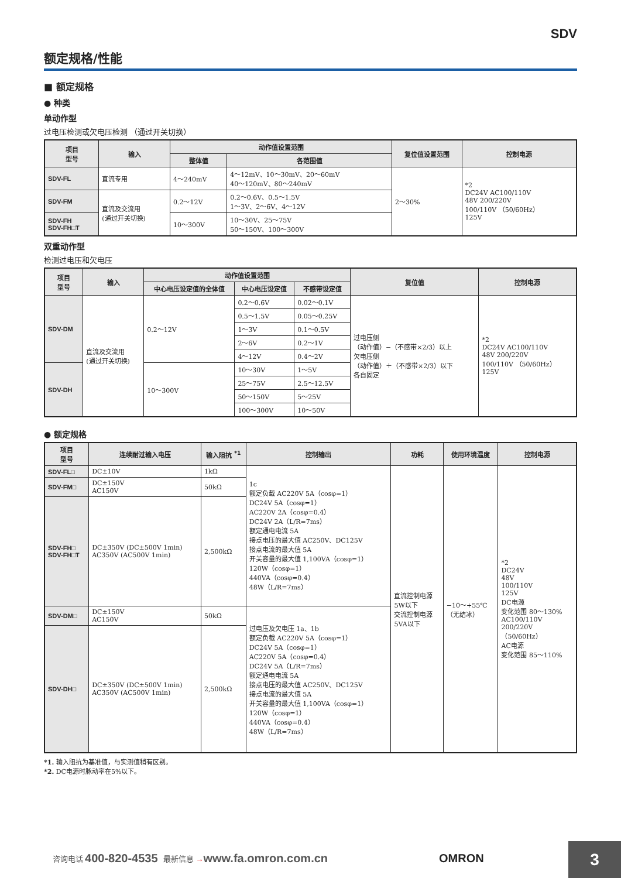SDV
额定规格/性能
■ 额定规格
● 种类
单动作型
过电压检测或欠电压检测 （通过开关切换）
| 项目 型号 | 输入 | 动作值设置范围 | | 复位值设置范围 | 控制电源 |
| --- | --- | --- | --- | --- | --- |
| | | 整体值 | 各范围值 | | |
| SDV-FL | 直流专用 | 4～240mV | 4～12mV、10～30mV、20～60mV 40～120mV、80～240mV | 2～30% | *2 DC24V AC100/110V 48V 200/220V 100/110V （50/60Hz） 125V |
| SDV-FM | 直流及交流用 (通过开关切换) | 0.2～12V | 0.2～0.6V、0.5～1.5V 1～3V、2～6V、4～12V | | |
| SDV-FH SDV-FH□T | | 10～300V | 10～30V、25～75V 50～150V、100～300V | | |
双重动作型
检测过电压和欠电压
| 项目 型号 | 输入 | 动作值设置范围 | | | 复位值 | 控制电源 |
| --- | --- | --- | --- | --- | --- | --- |
| | | 中心电压设定值的全体值 | 中心电压设定值 | 不感带设定值 | | |
| SDV-DM | 直流及交流用 (通过开关切换) | 0.2～12V | 0.2～0.6V | 0.02～0.1V | 过电压侧 （动作值）−（不感带×2/3）以上 欠电压侧 （动作值）＋（不感带×2/3）以下 各自固定 | *2 DC24V AC100/110V 48V 200/220V 100/110V （50/60Hz） 125V |
| | | | 0.5～1.5V | 0.05～0.25V | | |
| | | | 1～3V | 0.1～0.5V | | |
| | | | 2～6V | 0.2～1V | | |
| | | | 4～12V | 0.4～2V | | |
| SDV-DH | | 10～300V | 10～30V | 1～5V | | |
| | | | 25～75V | 2.5～12.5V | | |
| | | | 50～150V | 5～25V | | |
| | | | 100～300V | 10～50V | | |
● 额定规格
| 项目 型号 | 连续耐过输入电压 | 输入阻抗 <sup>*1</sup> | 控制输出 | 功耗 | 使用环境温度 | 控制电源 |
| --- | --- | --- | --- | --- | --- | --- |
| SDV-FL□ | DC±10V | 1kΩ | 1c 额定负载 AC220V 5A（cosφ=1） DC24V 5A（cosφ=1） AC220V 2A（cosφ=0.4） DC24V 2A（L/R=7ms） 额定通电电流 5A 接点电压的最大值 AC250V、DC125V 接点电流的最大值 5A 开关容量的最大值 1,100VA（cosφ=1） 120W（cosφ=1） 440VA（cosφ=0.4） 48W（L/R=7ms） | 直流控制电源 5W以下 交流控制电源 5VA以下 | −10～+55℃ （无结冰） | *2 DC24V 48V 100/110V 125V DC电源 变化范围 80～130% AC100/110V 200/220V （50/60Hz） AC电源 变化范围 85～110% |
| SDV-FM□ | DC±150V AC150V | 50kΩ | | | | |
| SDV-FH□ SDV-FH□T | DC±350V (DC±500V 1min) AC350V (AC500V 1min) | 2,500kΩ | | | | |
| SDV-DM□ | DC±150V AC150V | 50kΩ | 过电压及欠电压 1a、1b 额定负载 AC220V 5A（cosφ=1） DC24V 5A（cosφ=1） AC220V 5A（cosφ=0.4） DC24V 5A（L/R=7ms） 额定通电电流 5A 接点电压的最大值 AC250V、DC125V 接点电流的最大值 5A 开关容量的最大值 1,100VA（cosφ=1） 120W（cosφ=1） 440VA（cosφ=0.4） 48W（L/R=7ms） | | | |
| SDV-DH□ | DC±350V (DC±500V 1min) AC350V (AC500V 1min) | 2,500kΩ | | | | |
*1. 输入阻抗为基准值，与实测值稍有区别。
*2. DC电源时脉动率在5%以下。
咨询电话 400-820-4535 最新信息 → www.fa.omron.com.cn OMRON
3